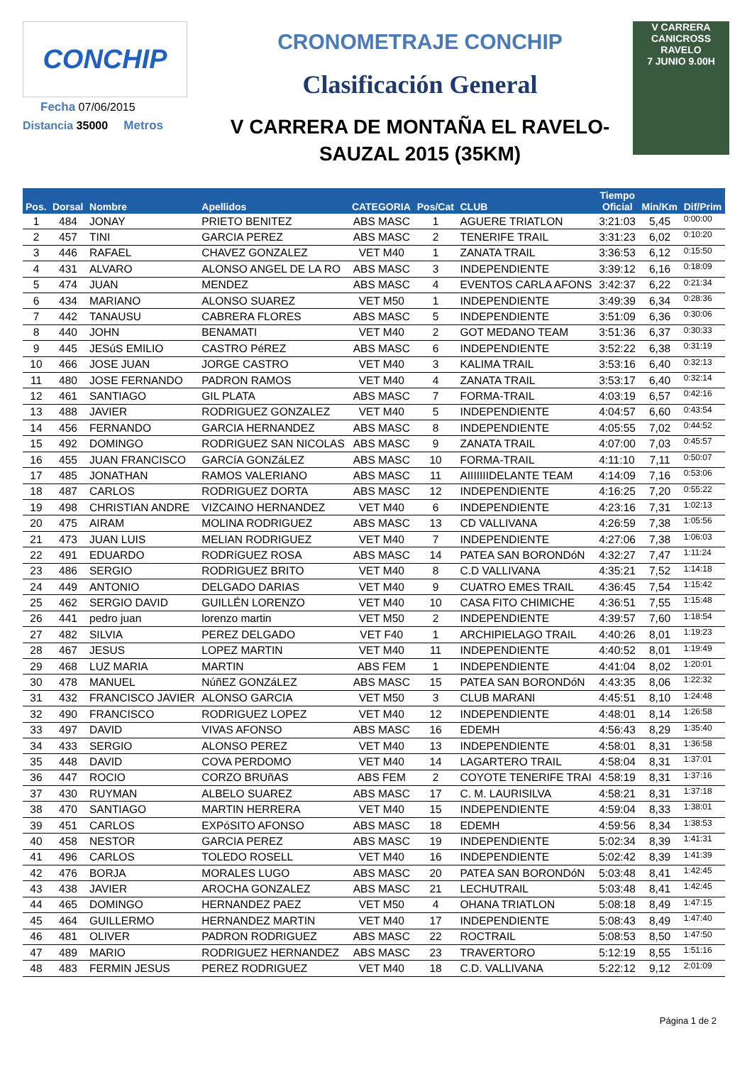CONCHIP
Fecha 07/06/2015
Distancia 35000 Metros
CRONOMETRAJE CONCHIP
Clasificación General
V CARRERA DE MONTAÑA EL RAVELO-
SAUZAL 2015 (35KM)
V CARRERA CANICROSS RAVELO
7 JUNIO 9.00H
| Pos. | Dorsal | Nombre | Apellidos | CATEGORIA | Pos/Cat | CLUB | Tiempo Oficial | Min/Km | Dif/Prim |
| --- | --- | --- | --- | --- | --- | --- | --- | --- | --- |
| 1 | 484 | JONAY | PRIETO BENITEZ | ABS MASC | 1 | AGUERE TRIATLON | 3:21:03 | 5,45 | 0:00:00 |
| 2 | 457 | TINI | GARCIA PEREZ | ABS MASC | 2 | TENERIFE TRAIL | 3:31:23 | 6,02 | 0:10:20 |
| 3 | 446 | RAFAEL | CHAVEZ GONZALEZ | VET M40 | 1 | ZANATA TRAIL | 3:36:53 | 6,12 | 0:15:50 |
| 4 | 431 | ALVARO | ALONSO ANGEL DE LA RO | ABS MASC | 3 | INDEPENDIENTE | 3:39:12 | 6,16 | 0:18:09 |
| 5 | 474 | JUAN | MENDEZ | ABS MASC | 4 | EVENTOS CARLA AFONS | 3:42:37 | 6,22 | 0:21:34 |
| 6 | 434 | MARIANO | ALONSO SUAREZ | VET M50 | 1 | INDEPENDIENTE | 3:49:39 | 6,34 | 0:28:36 |
| 7 | 442 | TANAUSU | CABRERA FLORES | ABS MASC | 5 | INDEPENDIENTE | 3:51:09 | 6,36 | 0:30:06 |
| 8 | 440 | JOHN | BENAMATI | VET M40 | 2 | GOT MEDANO TEAM | 3:51:36 | 6,37 | 0:30:33 |
| 9 | 445 | JESúS EMILIO | CASTRO PéREZ | ABS MASC | 6 | INDEPENDIENTE | 3:52:22 | 6,38 | 0:31:19 |
| 10 | 466 | JOSE JUAN | JORGE CASTRO | VET M40 | 3 | KALIMA TRAIL | 3:53:16 | 6,40 | 0:32:13 |
| 11 | 480 | JOSE FERNANDO | PADRON RAMOS | VET M40 | 4 | ZANATA TRAIL | 3:53:17 | 6,40 | 0:32:14 |
| 12 | 461 | SANTIAGO | GIL PLATA | ABS MASC | 7 | FORMA-TRAIL | 4:03:19 | 6,57 | 0:42:16 |
| 13 | 488 | JAVIER | RODRIGUEZ GONZALEZ | VET M40 | 5 | INDEPENDIENTE | 4:04:57 | 6,60 | 0:43:54 |
| 14 | 456 | FERNANDO | GARCIA HERNANDEZ | ABS MASC | 8 | INDEPENDIENTE | 4:05:55 | 7,02 | 0:44:52 |
| 15 | 492 | DOMINGO | RODRIGUEZ SAN NICOLAS | ABS MASC | 9 | ZANATA TRAIL | 4:07:00 | 7,03 | 0:45:57 |
| 16 | 455 | JUAN FRANCISCO | GARCíA GONZáLEZ | ABS MASC | 10 | FORMA-TRAIL | 4:11:10 | 7,11 | 0:50:07 |
| 17 | 485 | JONATHAN | RAMOS VALERIANO | ABS MASC | 11 | AIIIIIIIDELANTE TEAM | 4:14:09 | 7,16 | 0:53:06 |
| 18 | 487 | CARLOS | RODRIGUEZ DORTA | ABS MASC | 12 | INDEPENDIENTE | 4:16:25 | 7,20 | 0:55:22 |
| 19 | 498 | CHRISTIAN ANDRE | VIZCAINO HERNANDEZ | VET M40 | 6 | INDEPENDIENTE | 4:23:16 | 7,31 | 1:02:13 |
| 20 | 475 | AIRAM | MOLINA RODRIGUEZ | ABS MASC | 13 | CD VALLIVANA | 4:26:59 | 7,38 | 1:05:56 |
| 21 | 473 | JUAN LUIS | MELIAN RODRIGUEZ | VET M40 | 7 | INDEPENDIENTE | 4:27:06 | 7,38 | 1:06:03 |
| 22 | 491 | EDUARDO | RODRíGUEZ ROSA | ABS MASC | 14 | PATEA SAN BORONDóN | 4:32:27 | 7,47 | 1:11:24 |
| 23 | 486 | SERGIO | RODRIGUEZ BRITO | VET M40 | 8 | C.D VALLIVANA | 4:35:21 | 7,52 | 1:14:18 |
| 24 | 449 | ANTONIO | DELGADO DARIAS | VET M40 | 9 | CUATRO EMES TRAIL | 4:36:45 | 7,54 | 1:15:42 |
| 25 | 462 | SERGIO DAVID | GUILLÉN LORENZO | VET M40 | 10 | CASA FITO CHIMICHE | 4:36:51 | 7,55 | 1:15:48 |
| 26 | 441 | pedro juan | lorenzo martin | VET M50 | 2 | INDEPENDIENTE | 4:39:57 | 7,60 | 1:18:54 |
| 27 | 482 | SILVIA | PEREZ DELGADO | VET F40 | 1 | ARCHIPIELAGO TRAIL | 4:40:26 | 8,01 | 1:19:23 |
| 28 | 467 | JESUS | LOPEZ MARTIN | VET M40 | 11 | INDEPENDIENTE | 4:40:52 | 8,01 | 1:19:49 |
| 29 | 468 | LUZ MARIA | MARTIN | ABS FEM | 1 | INDEPENDIENTE | 4:41:04 | 8,02 | 1:20:01 |
| 30 | 478 | MANUEL | NúñEZ GONZáLEZ | ABS MASC | 15 | PATEA SAN BORONDóN | 4:43:35 | 8,06 | 1:22:32 |
| 31 | 432 | FRANCISCO JAVIER | ALONSO GARCIA | VET M50 | 3 | CLUB MARANI | 4:45:51 | 8,10 | 1:24:48 |
| 32 | 490 | FRANCISCO | RODRIGUEZ LOPEZ | VET M40 | 12 | INDEPENDIENTE | 4:48:01 | 8,14 | 1:26:58 |
| 33 | 497 | DAVID | VIVAS AFONSO | ABS MASC | 16 | EDEMH | 4:56:43 | 8,29 | 1:35:40 |
| 34 | 433 | SERGIO | ALONSO PEREZ | VET M40 | 13 | INDEPENDIENTE | 4:58:01 | 8,31 | 1:36:58 |
| 35 | 448 | DAVID | COVA PERDOMO | VET M40 | 14 | LAGARTERO TRAIL | 4:58:04 | 8,31 | 1:37:01 |
| 36 | 447 | ROCIO | CORZO BRUñAS | ABS FEM | 2 | COYOTE TENERIFE TRAI | 4:58:19 | 8,31 | 1:37:16 |
| 37 | 430 | RUYMAN | ALBELO SUAREZ | ABS MASC | 17 | C. M. LAURISILVA | 4:58:21 | 8,31 | 1:37:18 |
| 38 | 470 | SANTIAGO | MARTIN HERRERA | VET M40 | 15 | INDEPENDIENTE | 4:59:04 | 8,33 | 1:38:01 |
| 39 | 451 | CARLOS | EXPóSITO AFONSO | ABS MASC | 18 | EDEMH | 4:59:56 | 8,34 | 1:38:53 |
| 40 | 458 | NESTOR | GARCIA PEREZ | ABS MASC | 19 | INDEPENDIENTE | 5:02:34 | 8,39 | 1:41:31 |
| 41 | 496 | CARLOS | TOLEDO ROSELL | VET M40 | 16 | INDEPENDIENTE | 5:02:42 | 8,39 | 1:41:39 |
| 42 | 476 | BORJA | MORALES LUGO | ABS MASC | 20 | PATEA SAN BORONDóN | 5:03:48 | 8,41 | 1:42:45 |
| 43 | 438 | JAVIER | AROCHA GONZALEZ | ABS MASC | 21 | LECHUTRAIL | 5:03:48 | 8,41 | 1:42:45 |
| 44 | 465 | DOMINGO | HERNANDEZ PAEZ | VET M50 | 4 | OHANA TRIATLON | 5:08:18 | 8,49 | 1:47:15 |
| 45 | 464 | GUILLERMO | HERNANDEZ MARTIN | VET M40 | 17 | INDEPENDIENTE | 5:08:43 | 8,49 | 1:47:40 |
| 46 | 481 | OLIVER | PADRON RODRIGUEZ | ABS MASC | 22 | ROCTRAIL | 5:08:53 | 8,50 | 1:47:50 |
| 47 | 489 | MARIO | RODRIGUEZ HERNANDEZ | ABS MASC | 23 | TRAVERTORO | 5:12:19 | 8,55 | 1:51:16 |
| 48 | 483 | FERMIN JESUS | PEREZ RODRIGUEZ | VET M40 | 18 | C.D. VALLIVANA | 5:22:12 | 9,12 | 2:01:09 |
Página 1 de 2